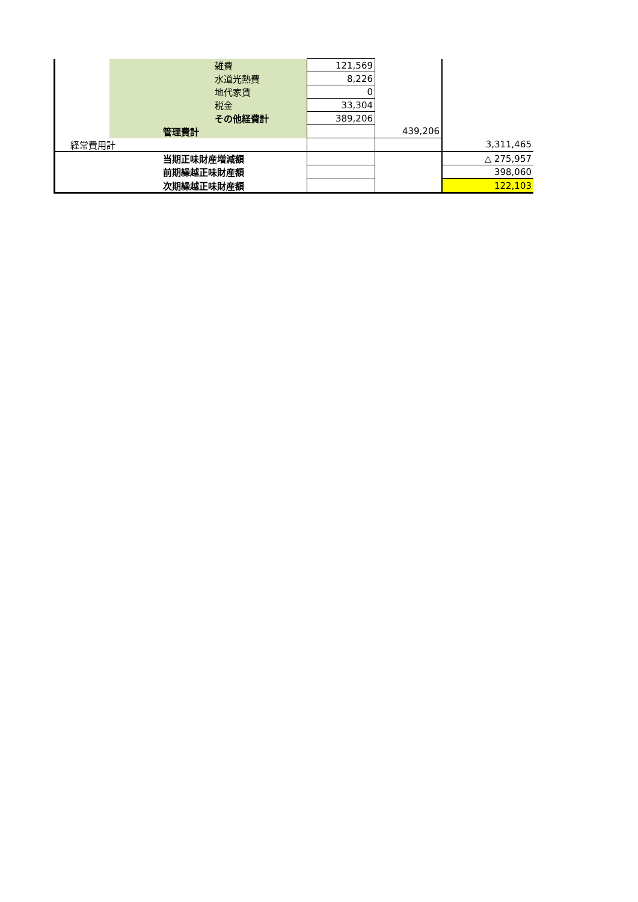| | | | 雑費 | 121,569 | | |
| | | | 水道光熱費 | 8,226 | | |
| | | | 地代家賃 | 0 | | |
| | | | 税金 | 33,304 | | |
| | | | その他経費計 | 389,206 | | |
| | | 管理費計 | | | 439,206 | |
| 経常費用計 | | | | | | 3,311,465 |
| | | 当期正味財産増減額 | | | | △ 275,957 |
| | | 前期繰越正味財産額 | | | | 398,060 |
| | | 次期繰越正味財産額 | | | | 122,103 |